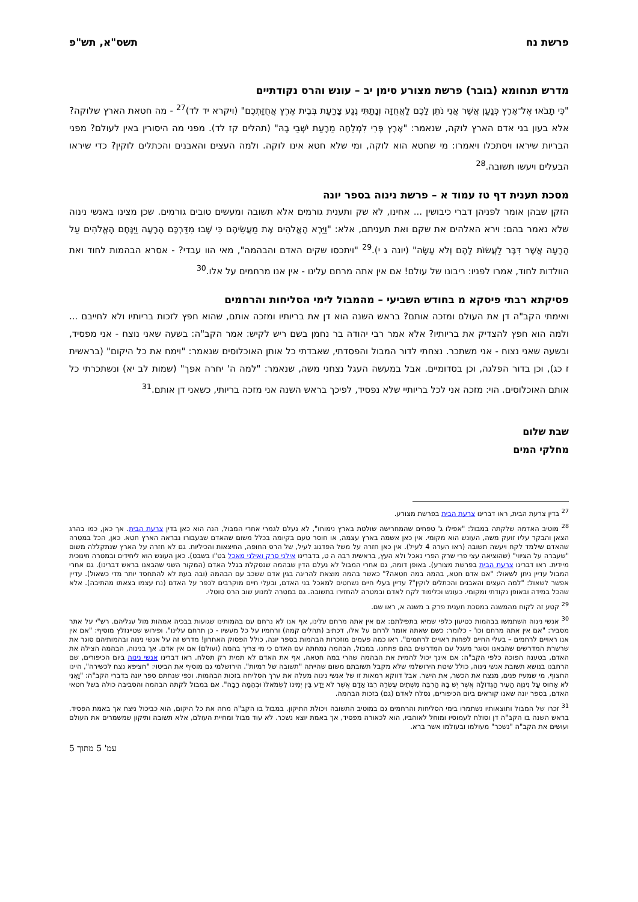פרשת נח תשס"א, תש"פ
מדרש תנחומא (בובר) פרשת מצורע סימן יב – עונש והרס נקודתיים
"כִּי תָבֹאוּ אֶל־אֶרֶץ כְּנַעַן אֲשֶׁר אֲנִי נֹתֵן לָכֶם לַאֲחֻזָּה וְנָתַתִּי נֶגַע צָרַעַת בְּבֵית אֶרֶץ אֲחֻזַּתְכֶם" (ויקרא יד לד)<sup>27</sup> - מה חטאת הארץ שלוקה? אלא בעון בני אדם הארץ לוקה, שנאמר: "אֶרֶץ פְּרִי לִמְלֵחָה מֵרָעַת יֹשְׁבֵי בָהּ" (תהלים קז לד). מפני מה היסורין באין לעולם? מפני הבריות שיראו ויסתכלו ויאמרו: מי שחטא הוא לוקה, ומי שלא חטא אינו לוקה. ולמה העצים והאבנים והכתלים לוקין? כדי שיראו הבעלים ויעשו תשובה.<sup>28</sup>
מסכת תענית דף טז עמוד א – פרשת נינוה בספר יונה
הזקן שבהן אומר לפניהן דברי כיבושין ... אחינו, לא שק ותענית גורמים אלא תשובה ומעשים טובים גורמים. שכן מצינו באנשי נינוה שלא נאמר בהם: וירא האלהים את שקם ואת תעניתם, אלא: "וַיַּרְא הָאֱלֹהִים אֶת מַעֲשֵׂיהֶם כִּי שָׁבוּ מִדַּרְכָּם הָרָעָה וַיִּנָּחֶם הָאֱלֹהִים עַל הָרָעָה אֲשֶׁר דִּבֶּר לַעֲשׂוֹת לָהֶם וְלֹא עָשָׂה" (יונה ג י).<sup>29</sup> "ויתכסו שקים האדם והבהמה", מאי הוו עבדי? - אסרא הבהמות לחוד ואת הוולדות לחוד, אמרו לפניו: ריבונו של עולם! אם אין אתה מרחם עלינו - אין אנו מרחמים על אלו.<sup>30</sup>
פסיקתא רבתי פיסקא מ בחודש השביעי – מהמבול לימי הסליחות והרחמים
ואימתי הקב"ה דן את העולם ומזכה אותם? בראש השנה הוא דן את בריותיו ומזכה אותם, שהוא חפץ לזכות בריותיו ולא לחייבם ... ולמה הוא חפץ להצדיק את בריותיו? אלא אמר רבי יהודה בר נחמן בשם ריש לקיש: אמר הקב"ה: בשעה שאני נוצח - אני מפסיד, ובשעה שאני נצוח - אני משתכר. נצחתי לדור המבול והפסדתי, שאבדתי כל אותן האוכלוסים שנאמר: "וימח את כל היקום" (בראשית ז כג), וכן בדור הפלגה, וכן בסדומיים. אבל במעשה העגל נצחני משה, שנאמר: "למה ה' יחרה אפך" (שמות לב יא) ונשתכרתי כל אותם האוכלוסים. הוי: מזכה אני לכל בריותיי שלא נפסיד, לפיכך בראש השנה אני מזכה בריותי, כשאני דן אותם.<sup>31</sup>
שבת שלום
מחלקי המים
<sup>27</sup> בדין צרעת הבית, ראו דברינו צרעת הבית בפרשת מצורע.
<sup>28</sup> מוטיב האדמה שלקתה במבול: "אפילו ג' טפחים שהמחרישה שולטת בארץ נימוחו", לא נעלם לגמרי אחרי המבול, הנה הוא כאן בדין צרעת הבית. אך כאן, כמו בהרג הצאן והבקר עליו זועק משה, העונש הוא מקומי. אין כאן אשמה בארץ עצמה, או חוסר טעם בקיומה בכלל משום שהאדם שבעבורו נבראה הארץ חטא. כאן, הכל במטרה שהאדם שילמד לקח ויעשה תשובה (ראו הערה 4 לעיל). אין כאן חזרה על משל הפדגוג לעיל, של הרס החופה, החיצאות והכיליות. גם לא חזרה על הארץ שנתקללה משום "שעברה על הציווי" (שהוציאה עצי פרי שרק הפרי נאכל ולא העץ, בראשית רבה ה ט, בדברינו אילני סרק ואילני מאכל בט"ו בשבט). כאן העונש הוא ליחידים ובמטרה חינוכית מיידית. ראו דברינו צרעת הבית בפרשת מצורע). באופן דומה, גם אחרי המבול לא נעלם הדין שבהמה שנסקלת בגלל האדם (המקור השני שהבאנו בראש דברינו). גם אחרי המבול עדיין ניתן לשאול: "אם אדם חטא, בהמה במה חטאה?" כאשר בהמה מוצאת להריגה בגין אדם ששכב עם הבהמה (ובה בעת לא להתחסד יותר מדי כשאול). עדיין אפשר לשאול: "למה העצים והאבנים והכתלים לוקין"? עדיין בעלי חיים נשחטים למאכל בני האדם, ובעלי חיים מוקרבים לכפר על האדם (נח עצמו בצאתו מהתיבה). אלא שהכל במידה ובאופן נקודתי ומקומי. כעונש וכלימוד לקח לאדם ובמטרה להחזירו בתשובה. גם במטרה למנוע שוב הרס טוטלי.
<sup>29</sup> קטע זה לקוח מהמשנה במסכת תענית פרק ב משנה א, ראו שם.
<sup>30</sup> אנשי נינוה השתמשו בבהמות כטיעון כלפי שמיא בתפילתם: אם אין אתה מרחם עלינו, אף אנו לא נרחם עם בהמותינו שגועות בבכיה אמהות מול עגליהם. רש"י על אתר מסביר: "אם אין אתה מרחם וכו' - כלומר: כשם שאתה אומר לרחם על אלו, דכתיב (תהלים קמה) ורחמיו על כל מעשיו - כן תרחם עלינו". ופירוש שטיינזלץ מוסיף: "אם אין אנו ראויים לרחמים – בעלי החיים לפחות ראויים לרחמים". ראו כמה פעמים מוזכרות הבהמות בספר יונה, כולל הפסוק האחרון! מדרש זה על אנשי נינוה ובהמותיהם סוגר את שרשרת המדרשים שהבאנו וסוגר מעגל עם המדרשים בהם פתחנו. במבול, הבהמה נמחתה עם האדם כי מי צריך בהמה (ועולם) אם אין אדם. אך בנינוה, הבהמה הצילה את האדם, בטענה הפוכה כלפי הקב"ה: אם אינך יכול להמית את הבהמה שהרי במה חטאה, אף את האדם לא תמית רק תסלח. ראו דברינו אנשי נינוה ביום הכיפורים, שם הרחבנו בנושא תשובת אנשי נינוה, כולל שיטת הירושלמי שלא מקבל תשובתם משום שהייתה "תשובה של רמיות". הירושלמי גם מוסיף את הביטוי: "חציפא נצח לכשירה", היינו החצוף, מי שמעיז פנים, מנצח את הכשר, את הישר. אבל דווקא רמאות זו של אנשי נינוה מעלה את ערך הסליחה בזכות הבהמות. וכפי שנחתם ספר יונה בדברי הקב"ה: "וַאֲנִי לֹא אָחוּס עַל נִינְוֵה הָעִיר הַגְּדוֹלָה אֲשֶׁר יֶשׁ בָּהּ הַרְבֵּה מִשְׁתֵּים עֶשְׂרֵה רִבּוֹ אָדָם אֲשֶׁר לֹא יָדַע בֵּין יְמִינוֹ לִשְׂמֹאלוֹ וּבְהֵמָה רַבָּה". אם במבול לקתה הבהמה והסביבה כולה בשל חטאי האדם, בספר יונה שאנו קוראים ביום הכיפורים, נסלח לאדם (גם) בזכות הבהמה.
<sup>31</sup> זכרו של המבול ותוצאותיו נשתמרו בימי הסליחות והרחמים גם במוטיב התשובה ויכולת התיקון. במבול בו הקב"ה מחה את כל היקום, הוא כביכול ניצח אך באמת הפסיד. בראש השנה בו הקב"ה דן וסולח לעמוסיו ומוחל לאוהביו, הוא לכאורה מפסיד, אך באמת יוצא נשכר. לא עוד מבול ומחיית העולם, אלא תשובה ותיקון שמשמרים את העולם ועושים את הקב"ה "נשכר" מעולמו ובעולמו אשר ברא.
עמ' 5 מתוך 5